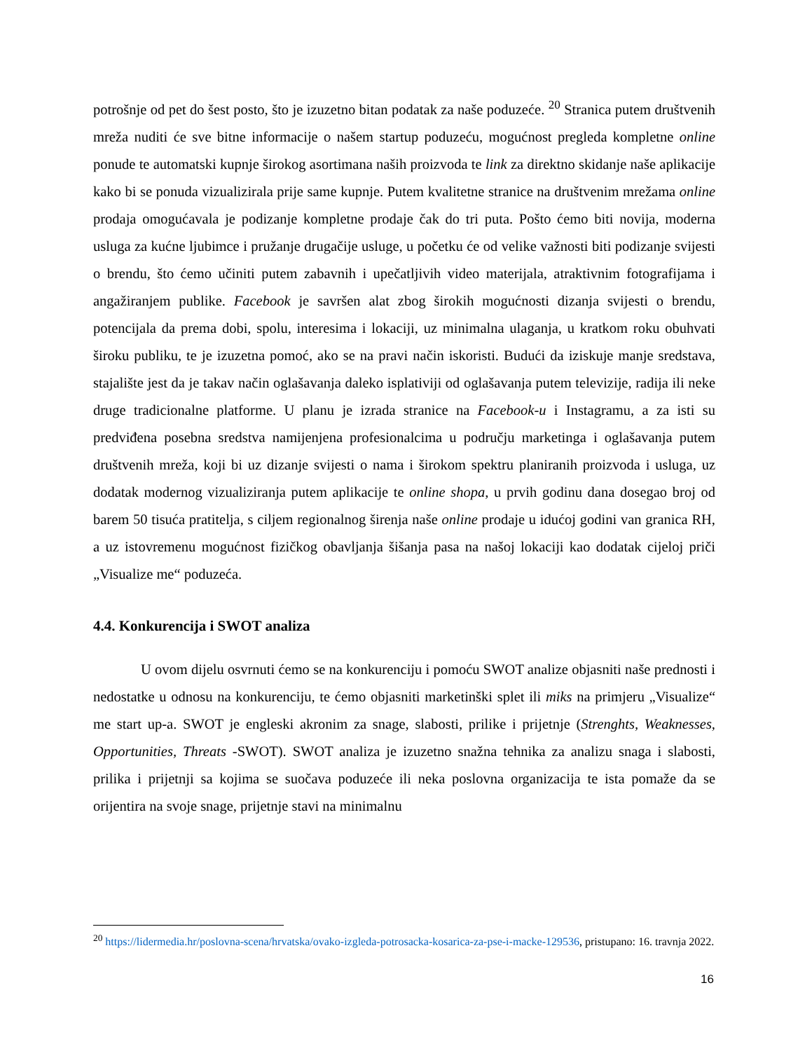potrošnje od pet do šest posto, što je izuzetno bitan podatak za naše poduzeće. <sup>20</sup> Stranica putem društvenih mreža nuditi će sve bitne informacije o našem startup poduzeću, mogućnost pregleda kompletne online ponude te automatski kupnje širokog asortimana naših proizvoda te link za direktno skidanje naše aplikacije kako bi se ponuda vizualizirala prije same kupnje. Putem kvalitetne stranice na društvenim mrežama online prodaja omogućavala je podizanje kompletne prodaje čak do tri puta. Pošto ćemo biti novija, moderna usluga za kućne ljubimce i pružanje drugačije usluge, u početku će od velike važnosti biti podizanje svijesti o brendu, što ćemo učiniti putem zabavnih i upečatljivih video materijala, atraktivnim fotografijama i angažiranjem publike. Facebook je savršen alat zbog širokih mogućnosti dizanja svijesti o brendu, potencijala da prema dobi, spolu, interesima i lokaciji, uz minimalna ulaganja, u kratkom roku obuhvati široku publiku, te je izuzetna pomoć, ako se na pravi način iskoristi. Budući da iziskuje manje sredstava, stajalište jest da je takav način oglašavanja daleko isplativiji od oglašavanja putem televizije, radija ili neke druge tradicionalne platforme. U planu je izrada stranice na Facebook-u i Instagramu, a za isti su predviđena posebna sredstva namijenjena profesionalcima u području marketinga i oglašavanja putem društvenih mreža, koji bi uz dizanje svijesti o nama i širokom spektru planiranih proizvoda i usluga, uz dodatak modernog vizualiziranja putem aplikacije te online shopa, u prvih godinu dana dosegao broj od barem 50 tisuća pratitelja, s ciljem regionalnog širenja naše online prodaje u idućoj godini van granica RH, a uz istovremenu mogućnost fizičkog obavljanja šišanja pasa na našoj lokaciji kao dodatak cijeloj priči „Visualize me“ poduzeća.
4.4. Konkurencija i SWOT analiza
U ovom dijelu osvrnuti ćemo se na konkurenciju i pomoću SWOT analize objasniti naše prednosti i nedostatke u odnosu na konkurenciju, te ćemo objasniti marketinški splet ili miks na primjeru „Visualize“ me start up-a. SWOT je engleski akronim za snage, slabosti, prilike i prijetnje (Strenghts, Weaknesses, Opportunities, Threats -SWOT). SWOT analiza je izuzetno snažna tehnika za analizu snaga i slabosti, prilika i prijetnji sa kojima se suočava poduzeće ili neka poslovna organizacija te ista pomaže da se orijentira na svoje snage, prijetnje stavi na minimalnu
<sup>20</sup> https://lidermedia.hr/poslovna-scena/hrvatska/ovako-izgleda-potrosacka-kosarica-za-pse-i-macke-129536, pristupano: 16. travnja 2022.
16